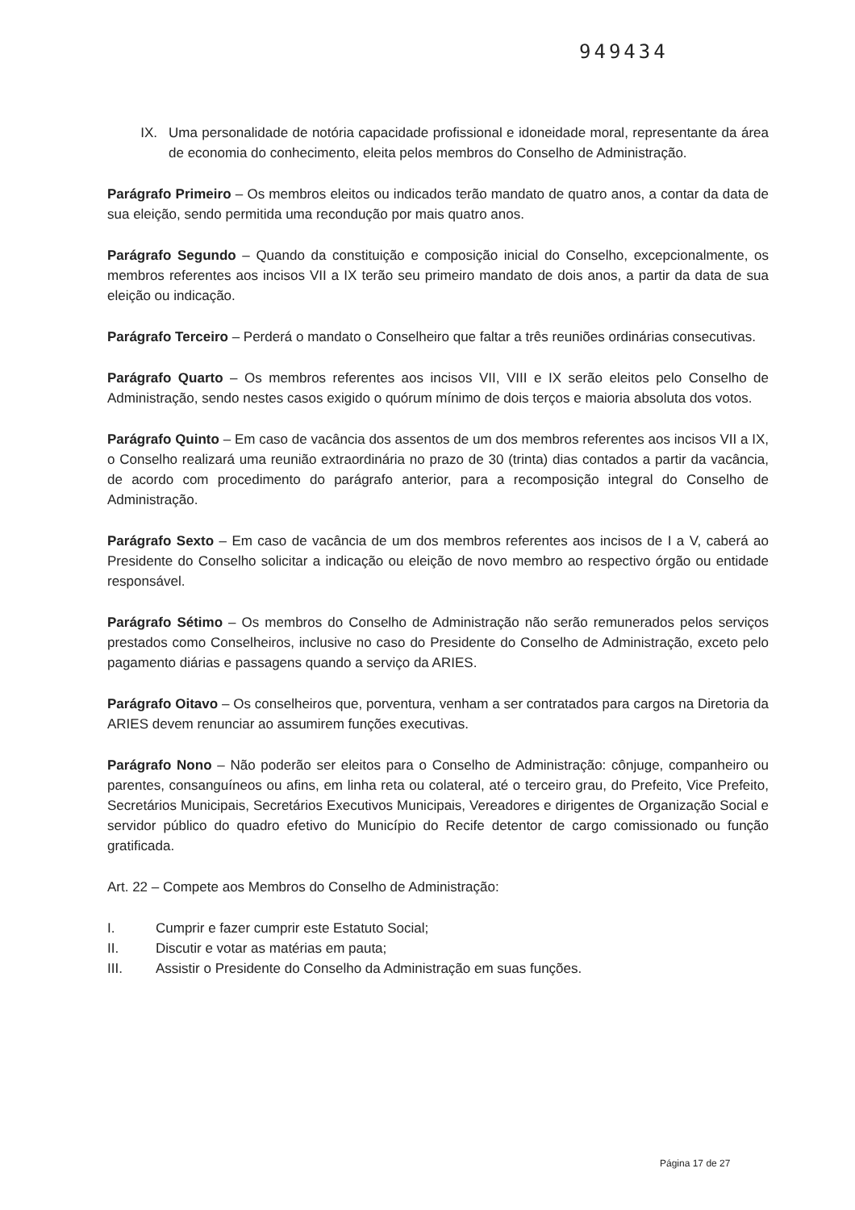949434
IX. Uma personalidade de notória capacidade profissional e idoneidade moral, representante da área de economia do conhecimento, eleita pelos membros do Conselho de Administração.
Parágrafo Primeiro – Os membros eleitos ou indicados terão mandato de quatro anos, a contar da data de sua eleição, sendo permitida uma recondução por mais quatro anos.
Parágrafo Segundo – Quando da constituição e composição inicial do Conselho, excepcionalmente, os membros referentes aos incisos VII a IX terão seu primeiro mandato de dois anos, a partir da data de sua eleição ou indicação.
Parágrafo Terceiro – Perderá o mandato o Conselheiro que faltar a três reuniões ordinárias consecutivas.
Parágrafo Quarto – Os membros referentes aos incisos VII, VIII e IX serão eleitos pelo Conselho de Administração, sendo nestes casos exigido o quórum mínimo de dois terços e maioria absoluta dos votos.
Parágrafo Quinto – Em caso de vacância dos assentos de um dos membros referentes aos incisos VII a IX, o Conselho realizará uma reunião extraordinária no prazo de 30 (trinta) dias contados a partir da vacância, de acordo com procedimento do parágrafo anterior, para a recomposição integral do Conselho de Administração.
Parágrafo Sexto – Em caso de vacância de um dos membros referentes aos incisos de I a V, caberá ao Presidente do Conselho solicitar a indicação ou eleição de novo membro ao respectivo órgão ou entidade responsável.
Parágrafo Sétimo – Os membros do Conselho de Administração não serão remunerados pelos serviços prestados como Conselheiros, inclusive no caso do Presidente do Conselho de Administração, exceto pelo pagamento diárias e passagens quando a serviço da ARIES.
Parágrafo Oitavo – Os conselheiros que, porventura, venham a ser contratados para cargos na Diretoria da ARIES devem renunciar ao assumirem funções executivas.
Parágrafo Nono – Não poderão ser eleitos para o Conselho de Administração: cônjuge, companheiro ou parentes, consanguíneos ou afins, em linha reta ou colateral, até o terceiro grau, do Prefeito, Vice Prefeito, Secretários Municipais, Secretários Executivos Municipais, Vereadores e dirigentes de Organização Social e servidor público do quadro efetivo do Município do Recife detentor de cargo comissionado ou função gratificada.
Art. 22 – Compete aos Membros do Conselho de Administração:
I. Cumprir e fazer cumprir este Estatuto Social;
II. Discutir e votar as matérias em pauta;
III. Assistir o Presidente do Conselho da Administração em suas funções.
Página 17 de 27